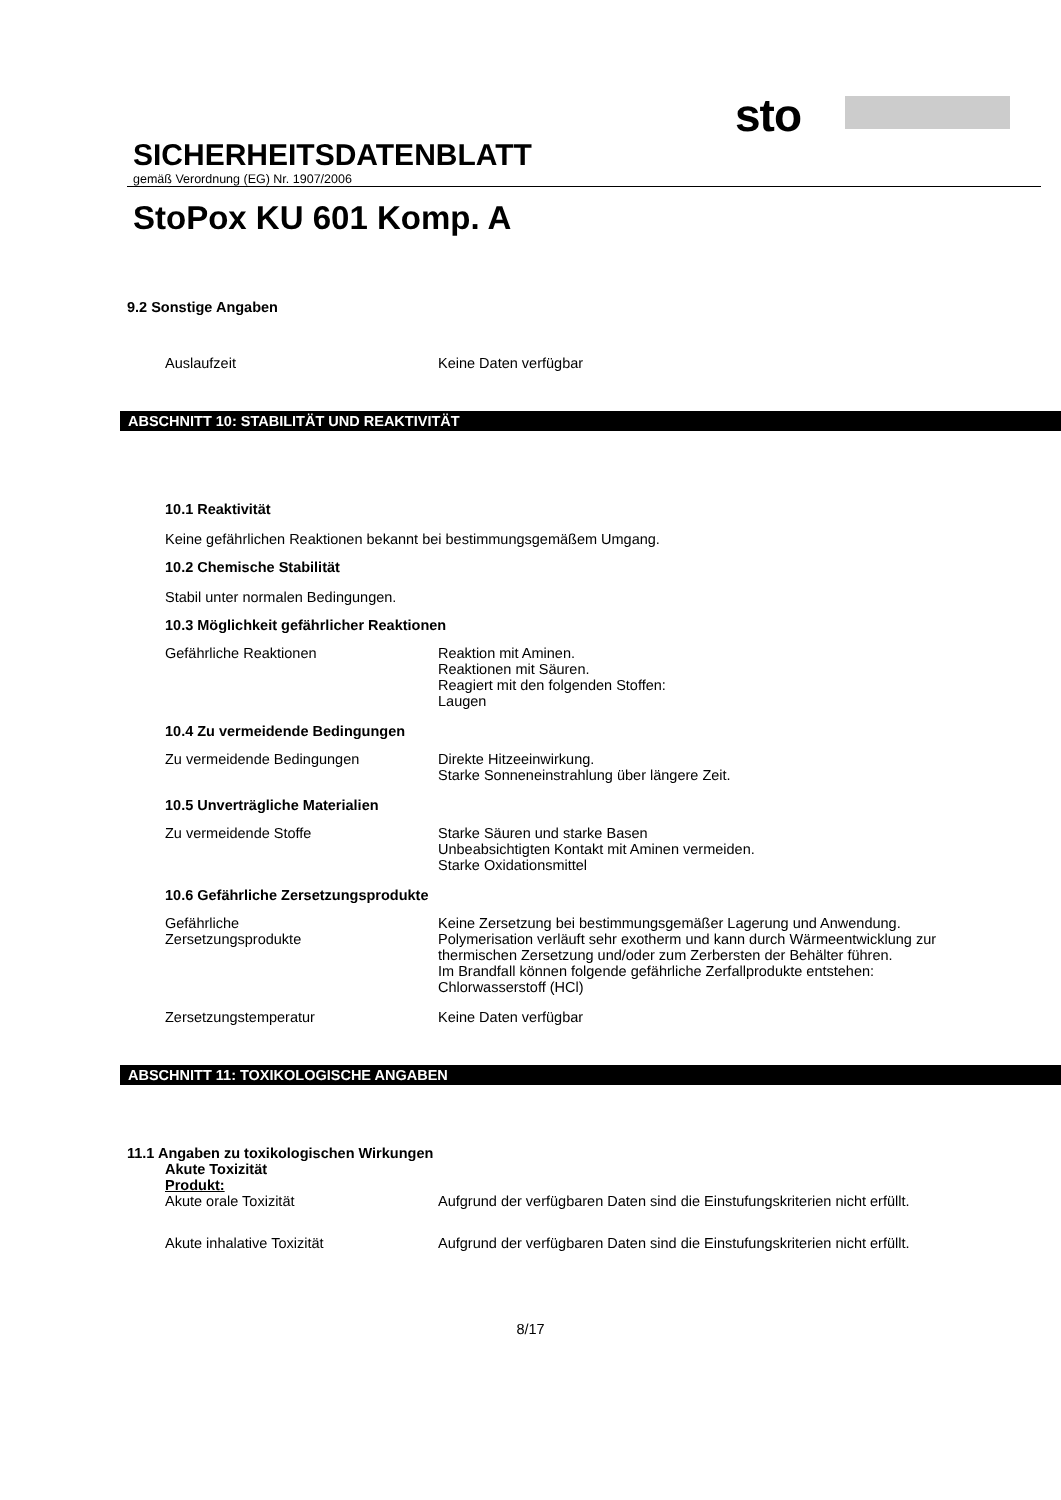sto
SICHERHEITSDATENBLATT
gemäß Verordnung (EG) Nr. 1907/2006
StoPox KU 601 Komp. A
9.2 Sonstige Angaben
Auslaufzeit Keine Daten verfügbar
ABSCHNITT 10: STABILITÄT UND REAKTIVITÄT
10.1 Reaktivität
Keine gefährlichen Reaktionen bekannt bei bestimmungsgemäßem Umgang.
10.2 Chemische Stabilität
Stabil unter normalen Bedingungen.
10.3 Möglichkeit gefährlicher Reaktionen
Gefährliche Reaktionen Reaktion mit Aminen.
Reaktionen mit Säuren.
Reagiert mit den folgenden Stoffen:
Laugen
10.4 Zu vermeidende Bedingungen
Zu vermeidende Bedingungen Direkte Hitzeeinwirkung.
Starke Sonneneinstrahlung über längere Zeit.
10.5 Unverträgliche Materialien
Zu vermeidende Stoffe Starke Säuren und starke Basen
Unbeabsichtigten Kontakt mit Aminen vermeiden.
Starke Oxidationsmittel
10.6 Gefährliche Zersetzungsprodukte
Gefährliche
Zersetzungsprodukte
Keine Zersetzung bei bestimmungsgemäßer Lagerung und Anwendung.
Polymerisation verläuft sehr exotherm und kann durch Wärmeentwicklung zur thermischen Zersetzung und/oder zum Zerbersten der Behälter führen.
Im Brandfall können folgende gefährliche Zerfallprodukte entstehen:
Chlorwasserstoff (HCl)
Zersetzungstemperatur Keine Daten verfügbar
ABSCHNITT 11: TOXIKOLOGISCHE ANGABEN
11.1 Angaben zu toxikologischen Wirkungen
Akute Toxizität
Produkt:
Akute orale Toxizität Aufgrund der verfügbaren Daten sind die Einstufungskriterien nicht erfüllt.
Akute inhalative Toxizität Aufgrund der verfügbaren Daten sind die Einstufungskriterien nicht erfüllt.
8/17